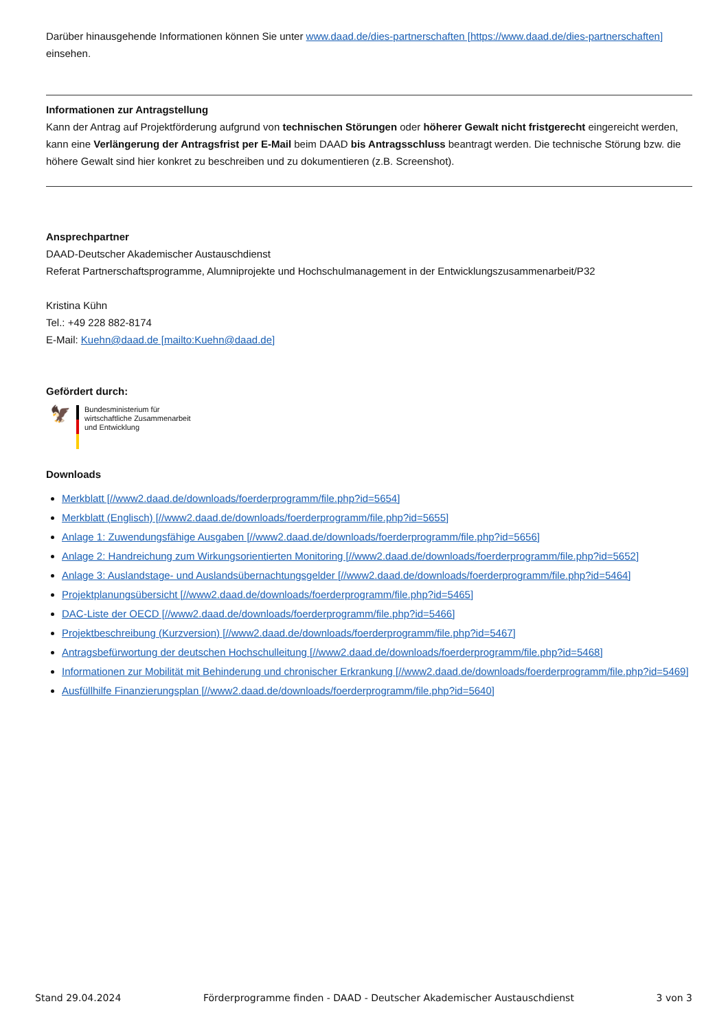Darüber hinausgehende Informationen können Sie unter www.daad.de/dies-partnerschaften [https://www.daad.de/dies-partnerschaften] einsehen.
Informationen zur Antragstellung
Kann der Antrag auf Projektförderung aufgrund von technischen Störungen oder höherer Gewalt nicht fristgerecht eingereicht werden, kann eine Verlängerung der Antragsfrist per E-Mail beim DAAD bis Antragsschluss beantragt werden. Die technische Störung bzw. die höhere Gewalt sind hier konkret zu beschreiben und zu dokumentieren (z.B. Screenshot).
Ansprechpartner
DAAD-Deutscher Akademischer Austauschdienst
Referat Partnerschaftsprogramme, Alumniprojekte und Hochschulmanagement in der Entwicklungszusammenarbeit/P32
Kristina Kühn
Tel.: +49 228 882-8174
E-Mail: Kuehn@daad.de [mailto:Kuehn@daad.de]
Gefördert durch:
🦅
Bundesministerium für
wirtschaftliche Zusammenarbeit
und Entwicklung
Downloads
Merkblatt [//www2.daad.de/downloads/foerderprogramm/file.php?id=5654]
Merkblatt (Englisch) [//www2.daad.de/downloads/foerderprogramm/file.php?id=5655]
Anlage 1: Zuwendungsfähige Ausgaben [//www2.daad.de/downloads/foerderprogramm/file.php?id=5656]
Anlage 2: Handreichung zum Wirkungsorientierten Monitoring [//www2.daad.de/downloads/foerderprogramm/file.php?id=5652]
Anlage 3: Auslandstage- und Auslandsübernachtungsgelder [//www2.daad.de/downloads/foerderprogramm/file.php?id=5464]
Projektplanungsübersicht [//www2.daad.de/downloads/foerderprogramm/file.php?id=5465]
DAC-Liste der OECD [//www2.daad.de/downloads/foerderprogramm/file.php?id=5466]
Projektbeschreibung (Kurzversion) [//www2.daad.de/downloads/foerderprogramm/file.php?id=5467]
Antragsbefürwortung der deutschen Hochschulleitung [//www2.daad.de/downloads/foerderprogramm/file.php?id=5468]
Informationen zur Mobilität mit Behinderung und chronischer Erkrankung [//www2.daad.de/downloads/foerderprogramm/file.php?id=5469]
Ausfüllhilfe Finanzierungsplan [//www2.daad.de/downloads/foerderprogramm/file.php?id=5640]
Stand 29.04.2024 Förderprogramme finden - DAAD - Deutscher Akademischer Austauschdienst 3 von 3